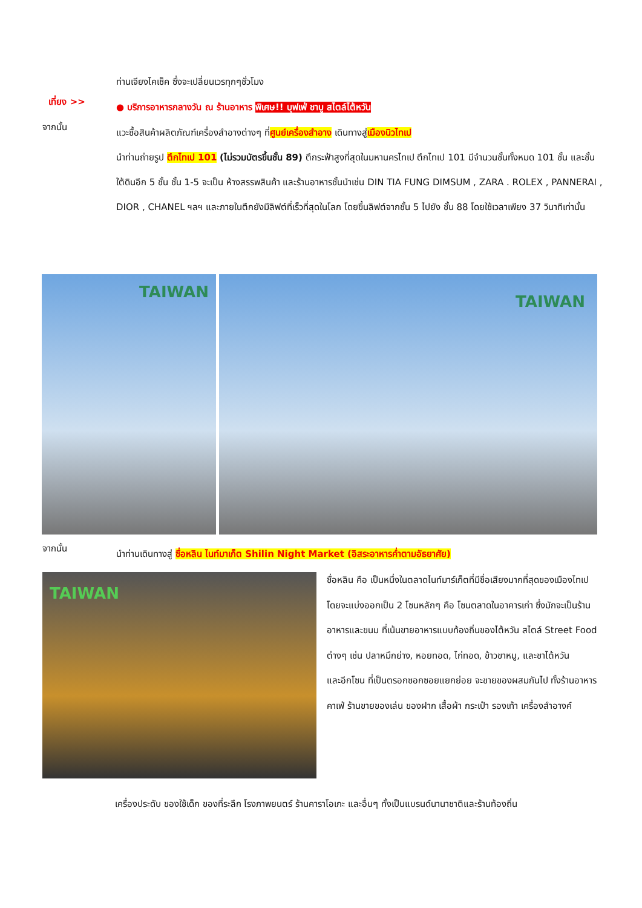ท่านเจียงไคเช็ค ซึ่งจะเปลี่ยนเวรทุกๆชั่วโมง
เที่ยง >>
● บริการอาหารกลางวัน ณ ร้านอาหาร พิเศษ!! บุฟเฟ่ ชาบู สไตล์ไต้หวัน
จากนั้น
แวะซื้อสินค้าผลิตภัณฑ์เครื่องสำอางต่างๆ ที่ศูนย์เครื่องสำอาง เดินทางสู่เมืองนิวไทเป
นำท่านถ่ายรูป ตึกไทเป 101 (ไม่รวมบัตรขึ้นชั้น 89) ตึกระฟ้าสูงที่สุดในมหานครไทเป ตึกไทเป 101 มีจำนวนชั้นทั้งหมด 101 ชั้น และชั้นใต้ดินอีก 5 ชั้น ชั้น 1-5 จะเป็น ห้างสรรพสินค้า และร้านอาหารชั้นนำเช่น DIN TIA FUNG DIMSUM , ZARA . ROLEX , PANNERAI , DIOR , CHANEL ฯลฯ และภายในตึกยังมีลิฟต์ที่เร็วที่สุดในโลก โดยขึ้นลิฟต์จากชั้น 5 ไปยัง ชั้น 88 โดยใช้เวลาเพียง 37 วินาทีเท่านั้น
TAIWAN TAIWAN
จากนั้น
นำท่านเดินทางสู่ ซื่อหลิน ไนท์มาเก็ต Shilin Night Market (อิสระอาหารค่ำตามอัธยาศัย)
TAIWAN
ซื่อหลิน คือ เป็นหนึ่งในตลาดไนท์มาร์เก็ตที่มีชื่อเสียงมากที่สุดของเมืองไทเป โดยจะแบ่งออกเป็น 2 โซนหลักๆ คือ โซนตลาดในอาคารเก่า ซึ่งมักจะเป็นร้านอาหารและขนม ที่เน้นขายอาหารแบบท้องถิ่นของไต้หวัน สไตล์ Street Food ต่างๆ เช่น ปลาหมึกย่าง, หอยทอด, ไก่ทอด, ข้าวขาหมู, และชาไต้หวัน
และอีกโซน ที่เป็นตรอกซอกซอยแยกย่อย จะขายของผสมกันไป ทั้งร้านอาหาร คาเฟ่ ร้านขายของเล่น ของฝาก เสื้อผ้า กระเป๋า รองเท้า เครื่องสำอางค์
เครื่องประดับ ของใช้เด็ก ของที่ระลึก โรงภาพยนตร์ ร้านคาราโอเกะ และอื่นๆ ทั้งเป็นแบรนด์นานาชาติและร้านท้องถิ่น